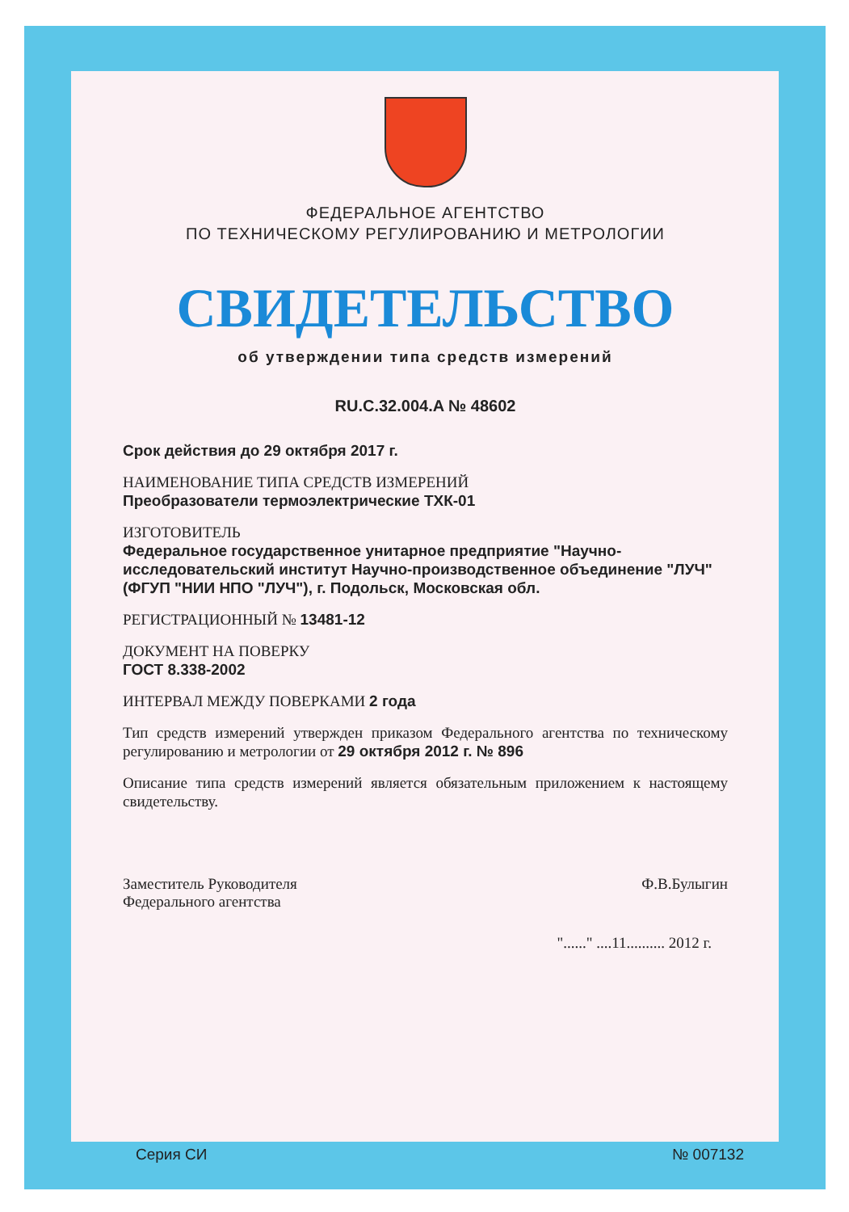ФЕДЕРАЛЬНОЕ АГЕНТСТВО
ПО ТЕХНИЧЕСКОМУ РЕГУЛИРОВАНИЮ И МЕТРОЛОГИИ
СВИДЕТЕЛЬСТВО
об утверждении типа средств измерений
RU.C.32.004.A № 48602
Срок действия до 29 октября 2017 г.
НАИМЕНОВАНИЕ ТИПА СРЕДСТВ ИЗМЕРЕНИЙ
Преобразователи термоэлектрические ТХК-01
ИЗГОТОВИТЕЛЬ
Федеральное государственное унитарное предприятие "Научно-исследовательский институт Научно-производственное объединение "ЛУЧ" (ФГУП "НИИ НПО "ЛУЧ"), г. Подольск, Московская обл.
РЕГИСТРАЦИОННЫЙ № 13481-12
ДОКУМЕНТ НА ПОВЕРКУ
ГОСТ 8.338-2002
ИНТЕРВАЛ МЕЖДУ ПОВЕРКАМИ 2 года
Тип средств измерений утвержден приказом Федерального агентства по техническому регулированию и метрологии от 29 октября 2012 г. № 896
Описание типа средств измерений является обязательным приложением к настоящему свидетельству.
Заместитель Руководителя
Федерального агентства
Ф.В.Булыгин
"......" ....11.......... 2012 г.
Серия СИ № 007132